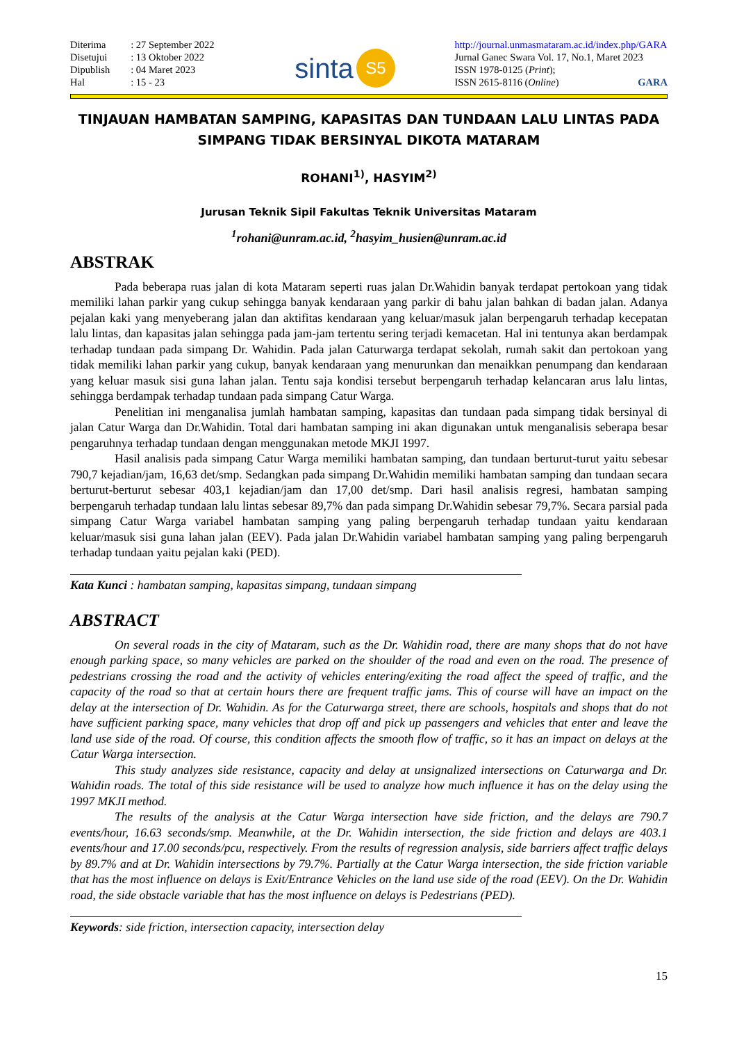| Diterima | : 27 September 2022 |
| Disetujui | : 13 Oktober 2022 |
| Dipublish | : 04 Maret 2023 |
| Hal | : 15 - 23 |
sinta S5
http://journal.unmasmataram.ac.id/index.php/GARA
Jurnal Ganec Swara Vol. 17, No.1, Maret 2023
ISSN 1978-0125 (Print);
ISSN 2615-8116 (Online) GARA
TINJAUAN HAMBATAN SAMPING, KAPASITAS DAN TUNDAAN LALU LINTAS PADA SIMPANG TIDAK BERSINYAL DIKOTA MATARAM
ROHANI<sup>1)</sup>, HASYIM<sup>2)</sup>
Jurusan Teknik Sipil Fakultas Teknik Universitas Mataram
<sup>1</sup> rohani@unram.ac.id, <sup>2</sup>hasyim_husien@unram.ac.id
ABSTRAK
Pada beberapa ruas jalan di kota Mataram seperti ruas jalan Dr.Wahidin banyak terdapat pertokoan yang tidak memiliki lahan parkir yang cukup sehingga banyak kendaraan yang parkir di bahu jalan bahkan di badan jalan. Adanya pejalan kaki yang menyeberang jalan dan aktifitas kendaraan yang keluar/masuk jalan berpengaruh terhadap kecepatan lalu lintas, dan kapasitas jalan sehingga pada jam-jam tertentu sering terjadi kemacetan. Hal ini tentunya akan berdampak terhadap tundaan pada simpang Dr. Wahidin. Pada jalan Caturwarga terdapat sekolah, rumah sakit dan pertokoan yang tidak memiliki lahan parkir yang cukup, banyak kendaraan yang menurunkan dan menaikkan penumpang dan kendaraan yang keluar masuk sisi guna lahan jalan. Tentu saja kondisi tersebut berpengaruh terhadap kelancaran arus lalu lintas, sehingga berdampak terhadap tundaan pada simpang Catur Warga.
Penelitian ini menganalisa jumlah hambatan samping, kapasitas dan tundaan pada simpang tidak bersinyal di jalan Catur Warga dan Dr.Wahidin. Total dari hambatan samping ini akan digunakan untuk menganalisis seberapa besar pengaruhnya terhadap tundaan dengan menggunakan metode MKJI 1997.
Hasil analisis pada simpang Catur Warga memiliki hambatan samping, dan tundaan berturut-turut yaitu sebesar 790,7 kejadian/jam, 16,63 det/smp. Sedangkan pada simpang Dr.Wahidin memiliki hambatan samping dan tundaan secara berturut-berturut sebesar 403,1 kejadian/jam dan 17,00 det/smp. Dari hasil analisis regresi, hambatan samping berpengaruh terhadap tundaan lalu lintas sebesar 89,7% dan pada simpang Dr.Wahidin sebesar 79,7%. Secara parsial pada simpang Catur Warga variabel hambatan samping yang paling berpengaruh terhadap tundaan yaitu kendaraan keluar/masuk sisi guna lahan jalan (EEV). Pada jalan Dr.Wahidin variabel hambatan samping yang paling berpengaruh terhadap tundaan yaitu pejalan kaki (PED).
Kata Kunci : hambatan samping, kapasitas simpang, tundaan simpang
ABSTRACT
On several roads in the city of Mataram, such as the Dr. Wahidin road, there are many shops that do not have enough parking space, so many vehicles are parked on the shoulder of the road and even on the road. The presence of pedestrians crossing the road and the activity of vehicles entering/exiting the road affect the speed of traffic, and the capacity of the road so that at certain hours there are frequent traffic jams. This of course will have an impact on the delay at the intersection of Dr. Wahidin. As for the Caturwarga street, there are schools, hospitals and shops that do not have sufficient parking space, many vehicles that drop off and pick up passengers and vehicles that enter and leave the land use side of the road. Of course, this condition affects the smooth flow of traffic, so it has an impact on delays at the Catur Warga intersection.
This study analyzes side resistance, capacity and delay at unsignalized intersections on Caturwarga and Dr. Wahidin roads. The total of this side resistance will be used to analyze how much influence it has on the delay using the 1997 MKJI method.
The results of the analysis at the Catur Warga intersection have side friction, and the delays are 790.7 events/hour, 16.63 seconds/smp. Meanwhile, at the Dr. Wahidin intersection, the side friction and delays are 403.1 events/hour and 17.00 seconds/pcu, respectively. From the results of regression analysis, side barriers affect traffic delays by 89.7% and at Dr. Wahidin intersections by 79.7%. Partially at the Catur Warga intersection, the side friction variable that has the most influence on delays is Exit/Entrance Vehicles on the land use side of the road (EEV). On the Dr. Wahidin road, the side obstacle variable that has the most influence on delays is Pedestrians (PED).
Keywords: side friction, intersection capacity, intersection delay
15